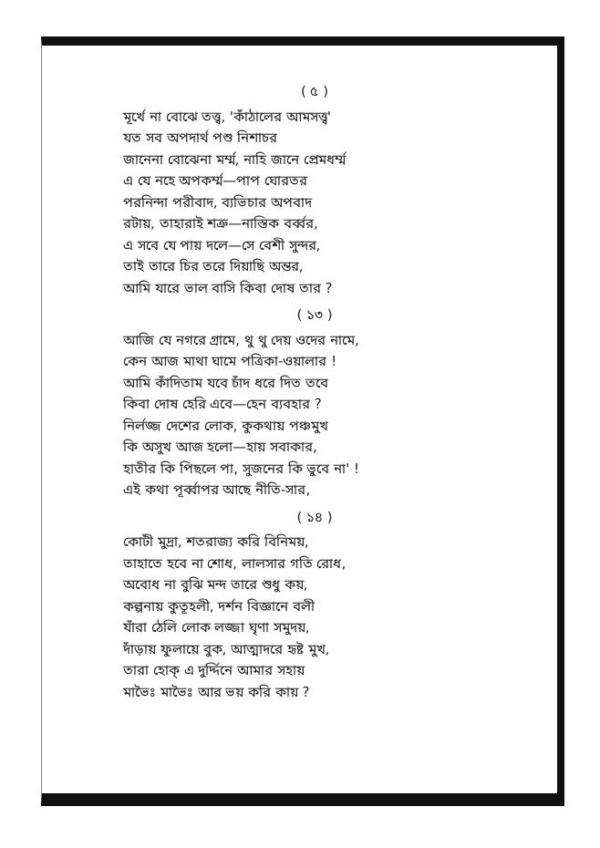( ৫ )
মূর্খে না বোঝে তত্ত্ব, 'কাঁঠালের আমসত্ত্ব'
যত সব অপদার্থ পশু নিশাচর
জানেনা বোঝেনা মর্ম্ম, নাহি জানে প্রেমধর্ম্ম
এ যে নহে অপকর্ম্ম—পাপ ঘোরতর
পরনিন্দা পরীবাদ, ব্যভিচার অপবাদ
রটায়, তাহারাই শত্রু—নাস্তিক বর্ব্বর,
এ সবে যে পায় দলে—সে বেশী সুন্দর,
তাই তারে চির তরে দিয়াছি অন্তর,
আমি যারে ভাল বাসি কিবা দোষ তার ?
( ১৩ )
আজি যে নগরে গ্রামে, থু থু দেয় ওদের নামে,
কেন আজ মাথা ঘামে পত্রিকা-ওয়ালার !
আমি কাঁদিতাম যবে চাঁদ ধরে দিত তবে
কিবা দোষ হেরি এবে—হেন ব্যবহার ?
নির্লজ্জ দেশের লোক, কুকথায় পঞ্চমুখ
কি অসুখ আজ হলো—হায় সবাকার,
হাতীর কি পিছলে পা, সুজনের কি ভুবে না' !
এই কথা পূর্ব্বাপর আছে নীতি-সার,
( ১৪ )
কোটী মুদ্রা, শতরাজ্য করি বিনিময়,
তাহাতে হবে না শোধ, লালসার গতি রোধ,
অবোধ না বুঝি মন্দ তারে শুধু কয়,
কল্পনায় কুতূহলী, দর্শন বিজ্ঞানে বলী
যাঁরা ঠেলি লোক লজ্জা ঘৃণা সমুদয়,
দাঁড়ায় ফুলায়ে বুক, আত্মাদরে হৃষ্ট মুখ,
তারা হোক্ এ দুর্দ্দিনে আমার সহায়
মাভৈঃ মাভৈঃ আর ভয় করি কায় ?